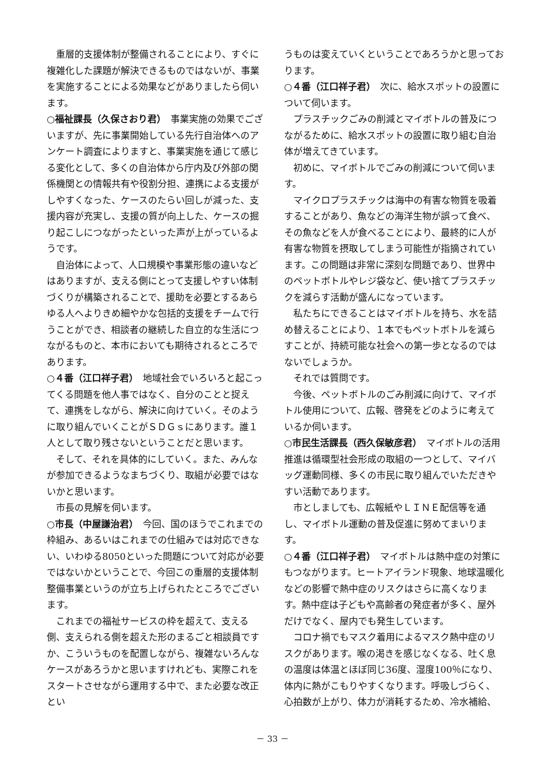重層的支援体制が整備されることにより、すぐに複雑化した課題が解決できるものではないが、事業を実施することによる効果などがありましたら伺います。
○福祉課長（久保さおり君）　事業実施の効果でございますが、先に事業開始している先行自治体へのアンケート調査によりますと、事業実施を通じて感じる変化として、多くの自治体から庁内及び外部の関係機関との情報共有や役割分担、連携による支援がしやすくなった、ケースのたらい回しが減った、支援内容が充実し、支援の質が向上した、ケースの掘り起こしにつながったといった声が上がっているようです。
自治体によって、人口規模や事業形態の違いなどはありますが、支える側にとって支援しやすい体制づくりが構築されることで、援助を必要とするあらゆる人へよりきめ細やかな包括的支援をチームで行うことができ、相談者の継続した自立的な生活につながるものと、本市においても期待されるところであります。
○４番（江口祥子君）　地域社会でいろいろと起こってくる問題を他人事ではなく、自分のことと捉えて、連携をしながら、解決に向けていく。そのように取り組んでいくことがＳＤＧｓにあります。誰１人として取り残さないということだと思います。
そして、それを具体的にしていく。また、みんなが参加できるようなまちづくり、取組が必要ではないかと思います。
市長の見解を伺います。
○市長（中屋謙治君）　今回、国のほうでこれまでの枠組み、あるいはこれまでの仕組みでは対応できない、いわゆる8050といった問題について対応が必要ではないかということで、今回この重層的支援体制整備事業というのが立ち上げられたところでございます。
これまでの福祉サービスの枠を超えて、支える側、支えられる側を超えた形のまるごと相談員ですか、こういうものを配置しながら、複雑ないろんなケースがあろうかと思いますけれども、実際これをスタートさせながら運用する中で、また必要な改正とい
うものは変えていくということであろうかと思っております。
○４番（江口祥子君）　次に、給水スポットの設置について伺います。
プラスチックごみの削減とマイボトルの普及につながるために、給水スポットの設置に取り組む自治体が増えてきています。
初めに、マイボトルでごみの削減について伺います。
マイクロプラスチックは海中の有害な物質を吸着することがあり、魚などの海洋生物が誤って食べ、その魚などを人が食べることにより、最終的に人が有害な物質を摂取してしまう可能性が指摘されています。この問題は非常に深刻な問題であり、世界中のペットボトルやレジ袋など、使い捨てプラスチックを減らす活動が盛んになっています。
私たちにできることはマイボトルを持ち、水を詰め替えることにより、１本でもペットボトルを減らすことが、持続可能な社会への第一歩となるのではないでしょうか。
それでは質問です。
今後、ペットボトルのごみ削減に向けて、マイボトル使用について、広報、啓発をどのように考えているか伺います。
○市民生活課長（西久保敏彦君）　マイボトルの活用推進は循環型社会形成の取組の一つとして、マイバッグ運動同様、多くの市民に取り組んでいただきやすい活動であります。
市としましても、広報紙やＬＩＮＥ配信等を通し、マイボトル運動の普及促進に努めてまいります。
○４番（江口祥子君）　マイボトルは熱中症の対策にもつながります。ヒートアイランド現象、地球温暖化などの影響で熱中症のリスクはさらに高くなります。熱中症は子どもや高齢者の発症者が多く、屋外だけでなく、屋内でも発生しています。
コロナ禍でもマスク着用によるマスク熱中症のリスクがあります。喉の渇きを感じなくなる、吐く息の温度は体温とほぼ同じ36度、湿度100％になり、体内に熱がこもりやすくなります。呼吸しづらく、心拍数が上がり、体力が消耗するため、冷水補給、
－ 33 －